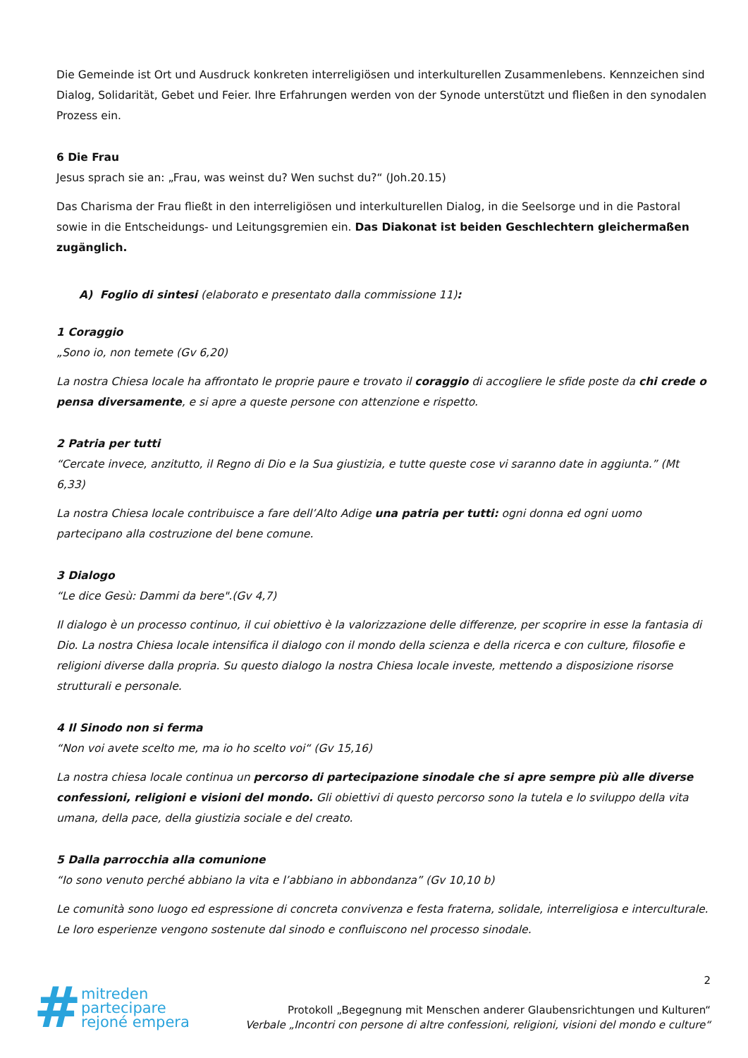Die Gemeinde ist Ort und Ausdruck konkreten interreligiösen und interkulturellen Zusammenlebens. Kennzeichen sind Dialog, Solidarität, Gebet und Feier. Ihre Erfahrungen werden von der Synode unterstützt und fließen in den synodalen Prozess ein.
6 Die Frau
Jesus sprach sie an: „Frau, was weinst du? Wen suchst du?“ (Joh.20.15)
Das Charisma der Frau fließt in den interreligiösen und interkulturellen Dialog, in die Seelsorge und in die Pastoral sowie in die Entscheidungs- und Leitungsgremien ein. Das Diakonat ist beiden Geschlechtern gleichermaßen zugänglich.
A) Foglio di sintesi (elaborato e presentato dalla commissione 11):
1 Coraggio
„Sono io, non temete (Gv 6,20)
La nostra Chiesa locale ha affrontato le proprie paure e trovato il coraggio di accogliere le sfide poste da chi crede o pensa diversamente, e si apre a queste persone con attenzione e rispetto.
2 Patria per tutti
“Cercate invece, anzitutto, il Regno di Dio e la Sua giustizia, e tutte queste cose vi saranno date in aggiunta.” (Mt 6,33)
La nostra Chiesa locale contribuisce a fare dell’Alto Adige una patria per tutti: ogni donna ed ogni uomo partecipano alla costruzione del bene comune.
3 Dialogo
“Le dice Gesù: Dammi da bere".(Gv 4,7)
Il dialogo è un processo continuo, il cui obiettivo è la valorizzazione delle differenze, per scoprire in esse la fantasia di Dio. La nostra Chiesa locale intensifica il dialogo con il mondo della scienza e della ricerca e con culture, filosofie e religioni diverse dalla propria. Su questo dialogo la nostra Chiesa locale investe, mettendo a disposizione risorse strutturali e personale.
4 Il Sinodo non si ferma
“Non voi avete scelto me, ma io ho scelto voi“ (Gv 15,16)
La nostra chiesa locale continua un percorso di partecipazione sinodale che si apre sempre più alle diverse confessioni, religioni e visioni del mondo. Gli obiettivi di questo percorso sono la tutela e lo sviluppo della vita umana, della pace, della giustizia sociale e del creato.
5 Dalla parrocchia alla comunione
“Io sono venuto perché abbiano la vita e l’abbiano in abbondanza” (Gv 10,10 b)
Le comunità sono luogo ed espressione di concreta convivenza e festa fraterna, solidale, interreligiosa e interculturale. Le loro esperienze vengono sostenute dal sinodo e confluiscono nel processo sinodale.
#
mitreden
partecipare
rejoné empera
2
Protokoll „Begegnung mit Menschen anderer Glaubensrichtungen und Kulturen“
Verbale „Incontri con persone di altre confessioni, religioni, visioni del mondo e culture“